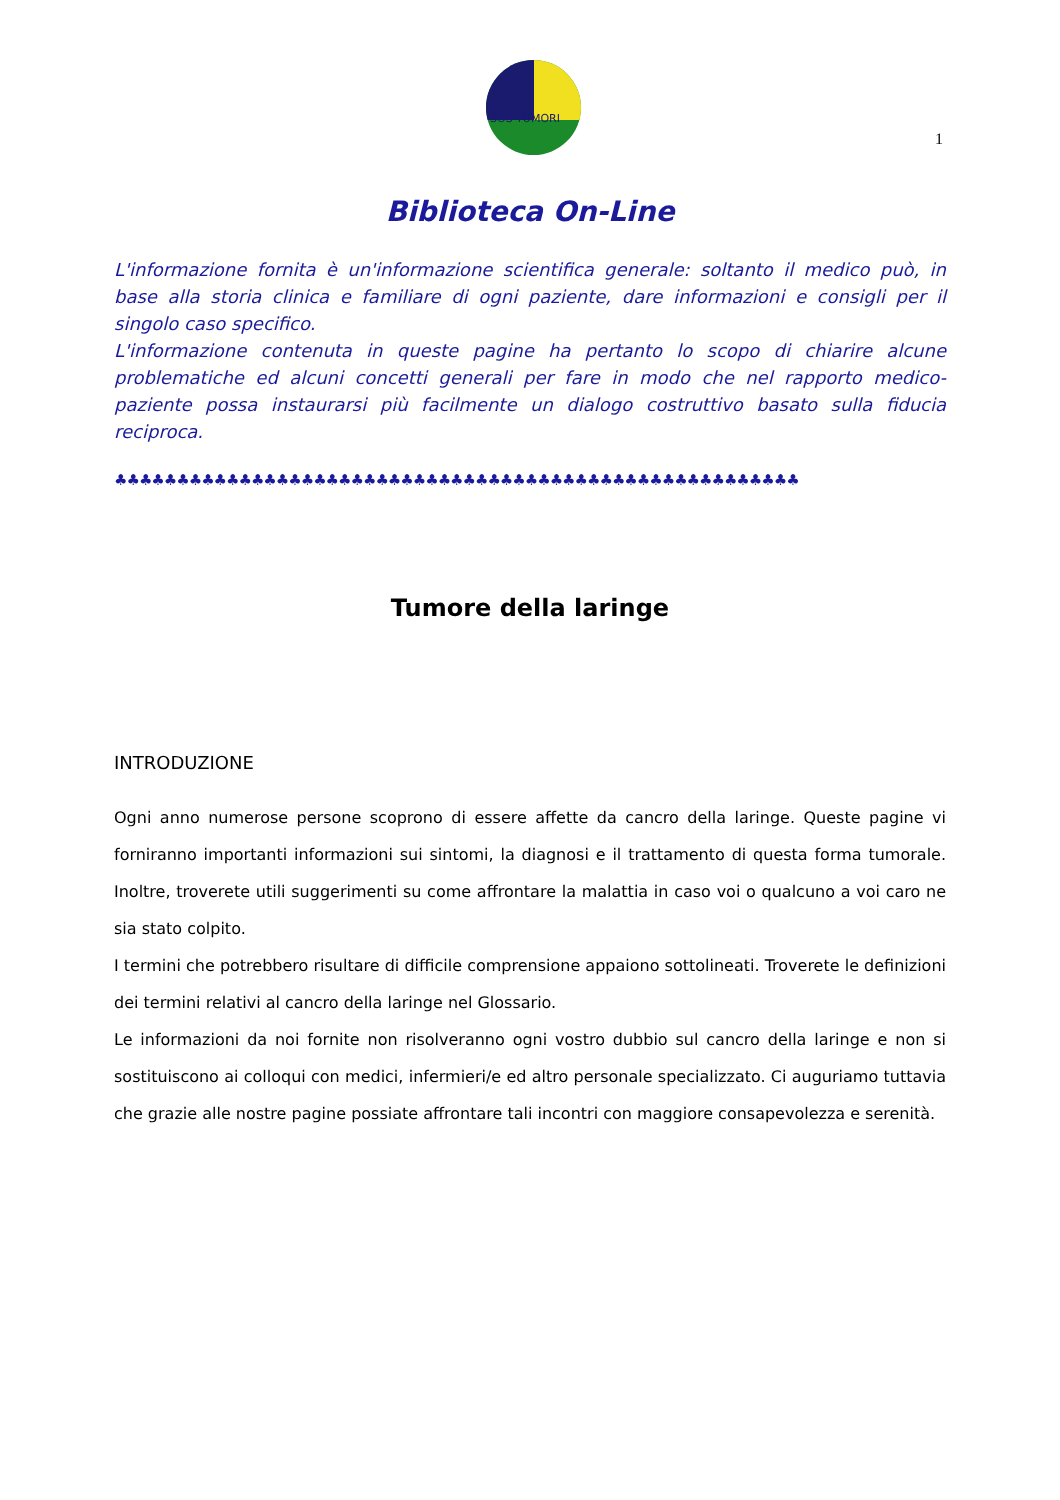SOS TUMORI
1
Biblioteca On-Line
L'informazione fornita è un'informazione scientifica generale: soltanto il medico può, in base alla storia clinica e familiare di ogni paziente, dare informazioni e consigli per il singolo caso specifico.
L'informazione contenuta in queste pagine ha pertanto lo scopo di chiarire alcune problematiche ed alcuni concetti generali per fare in modo che nel rapporto medico-paziente possa instaurarsi più facilmente un dialogo costruttivo basato sulla fiducia reciproca.
♣♣♣♣♣♣♣♣♣♣♣♣♣♣♣♣♣♣♣♣♣♣♣♣♣♣♣♣♣♣♣♣♣♣♣♣♣♣♣♣♣♣♣♣♣♣♣♣♣♣♣♣♣♣♣
Tumore della laringe
INTRODUZIONE
Ogni anno numerose persone scoprono di essere affette da cancro della laringe. Queste pagine vi forniranno importanti informazioni sui sintomi, la diagnosi e il trattamento di questa forma tumorale. Inoltre, troverete utili suggerimenti su come affrontare la malattia in caso voi o qualcuno a voi caro ne sia stato colpito.
I termini che potrebbero risultare di difficile comprensione appaiono sottolineati. Troverete le definizioni dei termini relativi al cancro della laringe nel Glossario.
Le informazioni da noi fornite non risolveranno ogni vostro dubbio sul cancro della laringe e non si sostituiscono ai colloqui con medici, infermieri/e ed altro personale specializzato. Ci auguriamo tuttavia che grazie alle nostre pagine possiate affrontare tali incontri con maggiore consapevolezza e serenità.